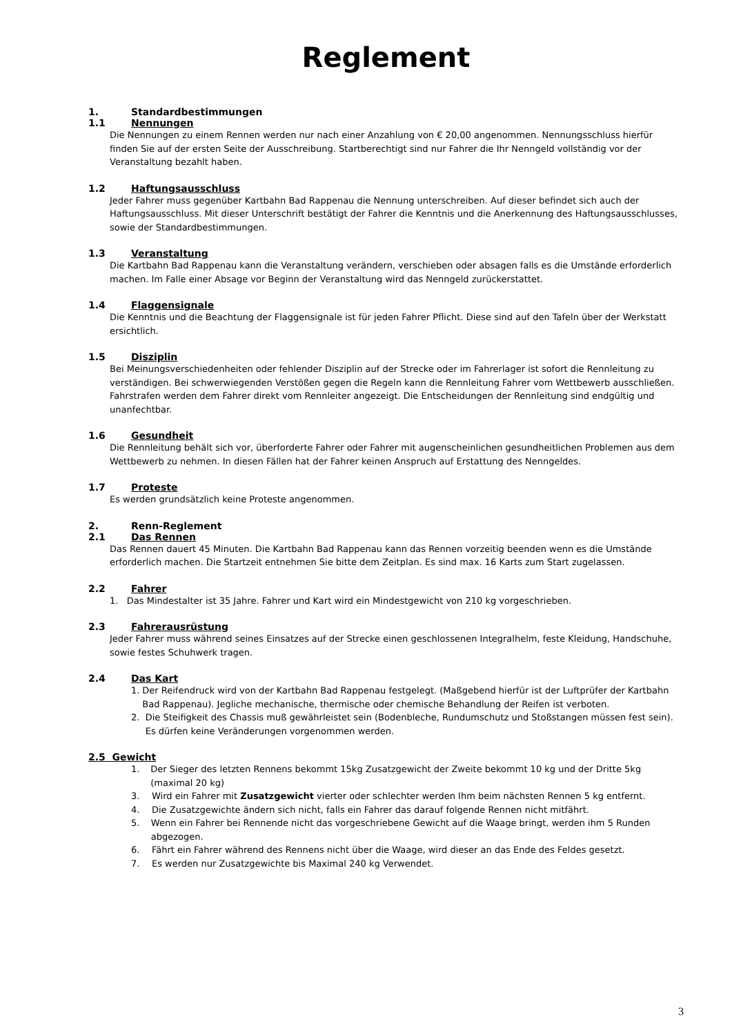Reglement
1. Standardbestimmungen
1.1 Nennungen
Die Nennungen zu einem Rennen werden nur nach einer Anzahlung von € 20,00 angenommen. Nennungsschluss hierfür finden Sie auf der ersten Seite der Ausschreibung. Startberechtigt sind nur Fahrer die Ihr Nenngeld vollständig vor der Veranstaltung bezahlt haben.
1.2 Haftungsausschluss
Jeder Fahrer muss gegenüber Kartbahn Bad Rappenau die Nennung unterschreiben. Auf dieser befindet sich auch der Haftungsausschluss. Mit dieser Unterschrift bestätigt der Fahrer die Kenntnis und die Anerkennung des Haftungsausschlusses, sowie der Standardbestimmungen.
1.3 Veranstaltung
Die Kartbahn Bad Rappenau kann die Veranstaltung verändern, verschieben oder absagen falls es die Umstände erforderlich machen. Im Falle einer Absage vor Beginn der Veranstaltung wird das Nenngeld zurückerstattet.
1.4 Flaggensignale
Die Kenntnis und die Beachtung der Flaggensignale ist für jeden Fahrer Pflicht. Diese sind auf den Tafeln über der Werkstatt ersichtlich.
1.5 Disziplin
Bei Meinungsverschiedenheiten oder fehlender Disziplin auf der Strecke oder im Fahrerlager ist sofort die Rennleitung zu verständigen. Bei schwerwiegenden Verstößen gegen die Regeln kann die Rennleitung Fahrer vom Wettbewerb ausschließen. Fahrstrafen werden dem Fahrer direkt vom Rennleiter angezeigt. Die Entscheidungen der Rennleitung sind endgültig und unanfechtbar.
1.6 Gesundheit
Die Rennleitung behält sich vor, überforderte Fahrer oder Fahrer mit augenscheinlichen gesundheitlichen Problemen aus dem Wettbewerb zu nehmen. In diesen Fällen hat der Fahrer keinen Anspruch auf Erstattung des Nenngeldes.
1.7 Proteste
Es werden grundsätzlich keine Proteste angenommen.
2. Renn-Reglement
2.1 Das Rennen
Das Rennen dauert 45 Minuten. Die Kartbahn Bad Rappenau kann das Rennen vorzeitig beenden wenn es die Umstände erforderlich machen. Die Startzeit entnehmen Sie bitte dem Zeitplan. Es sind max. 16 Karts zum Start zugelassen.
2.2 Fahrer
1. Das Mindestalter ist 35 Jahre. Fahrer und Kart wird ein Mindestgewicht von 210 kg vorgeschrieben.
2.3 Fahrerausrüstung
Jeder Fahrer muss während seines Einsatzes auf der Strecke einen geschlossenen Integralhelm, feste Kleidung, Handschuhe, sowie festes Schuhwerk tragen.
2.4 Das Kart
1. Der Reifendruck wird von der Kartbahn Bad Rappenau festgelegt. (Maßgebend hierfür ist der Luftprüfer der Kartbahn Bad Rappenau). Jegliche mechanische, thermische oder chemische Behandlung der Reifen ist verboten.
2. Die Steifigkeit des Chassis muß gewährleistet sein (Bodenbleche, Rundumschutz und Stoßstangen müssen fest sein). Es dürfen keine Veränderungen vorgenommen werden.
2.5 Gewicht
1. Der Sieger des letzten Rennens bekommt 15kg Zusatzgewicht der Zweite bekommt 10 kg und der Dritte 5kg (maximal 20 kg)
3. Wird ein Fahrer mit Zusatzgewicht vierter oder schlechter werden Ihm beim nächsten Rennen 5 kg entfernt.
4. Die Zusatzgewichte ändern sich nicht, falls ein Fahrer das darauf folgende Rennen nicht mitfährt.
5. Wenn ein Fahrer bei Rennende nicht das vorgeschriebene Gewicht auf die Waage bringt, werden ihm 5 Runden abgezogen.
6. Fährt ein Fahrer während des Rennens nicht über die Waage, wird dieser an das Ende des Feldes gesetzt.
7. Es werden nur Zusatzgewichte bis Maximal 240 kg Verwendet.
3